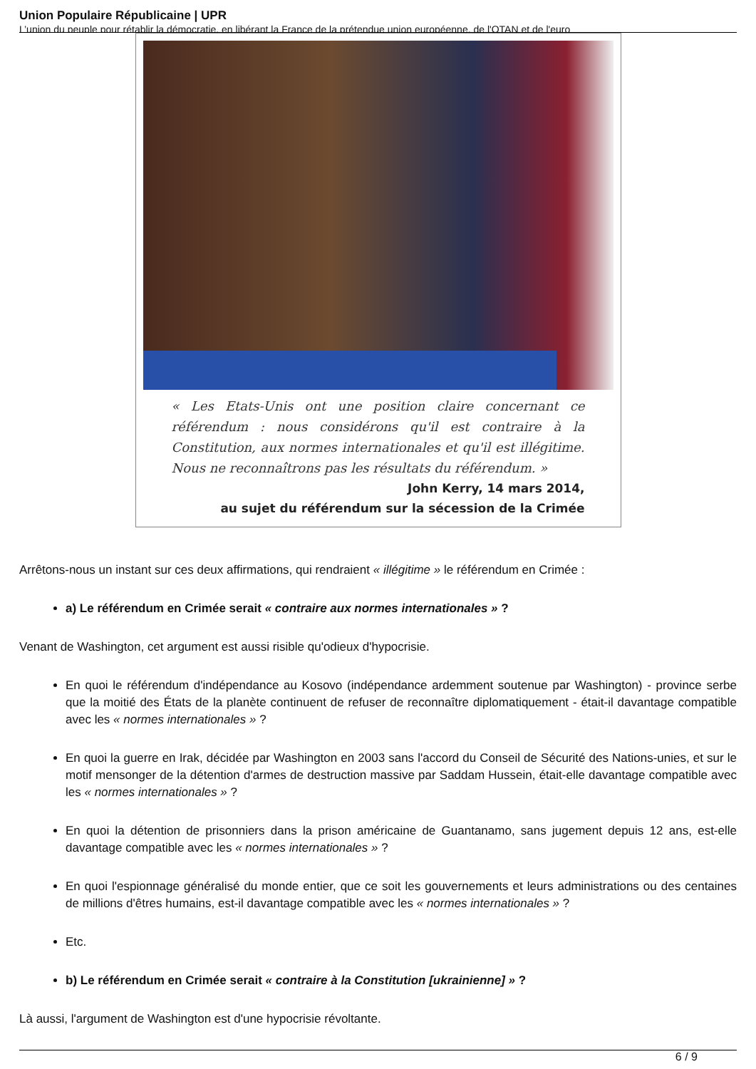Union Populaire Républicaine | UPR
L’union du peuple pour rétablir la démocratie, en libérant la France de la prétendue union européenne, de l'OTAN et de l'euro
« Les Etats-Unis ont une position claire concernant ce référendum : nous considérons qu'il est contraire à la Constitution, aux normes internationales et qu'il est illégitime. Nous ne reconnaîtrons pas les résultats du référendum. »
John Kerry, 14 mars 2014,
au sujet du référendum sur la sécession de la Crimée
Arrêtons-nous un instant sur ces deux affirmations, qui rendraient « illégitime » le référendum en Crimée :
a) Le référendum en Crimée serait « contraire aux normes internationales » ?
Venant de Washington, cet argument est aussi risible qu'odieux d'hypocrisie.
En quoi le référendum d'indépendance au Kosovo (indépendance ardemment soutenue par Washington) - province serbe que la moitié des États de la planète continuent de refuser de reconnaître diplomatiquement - était-il davantage compatible avec les « normes internationales » ?
En quoi la guerre en Irak, décidée par Washington en 2003 sans l'accord du Conseil de Sécurité des Nations-unies, et sur le motif mensonger de la détention d'armes de destruction massive par Saddam Hussein, était-elle davantage compatible avec les « normes internationales » ?
En quoi la détention de prisonniers dans la prison américaine de Guantanamo, sans jugement depuis 12 ans, est-elle davantage compatible avec les « normes internationales » ?
En quoi l'espionnage généralisé du monde entier, que ce soit les gouvernements et leurs administrations ou des centaines de millions d'êtres humains, est-il davantage compatible avec les « normes internationales » ?
Etc.
b) Le référendum en Crimée serait « contraire à la Constitution [ukrainienne] » ?
Là aussi, l'argument de Washington est d'une hypocrisie révoltante.
6 / 9